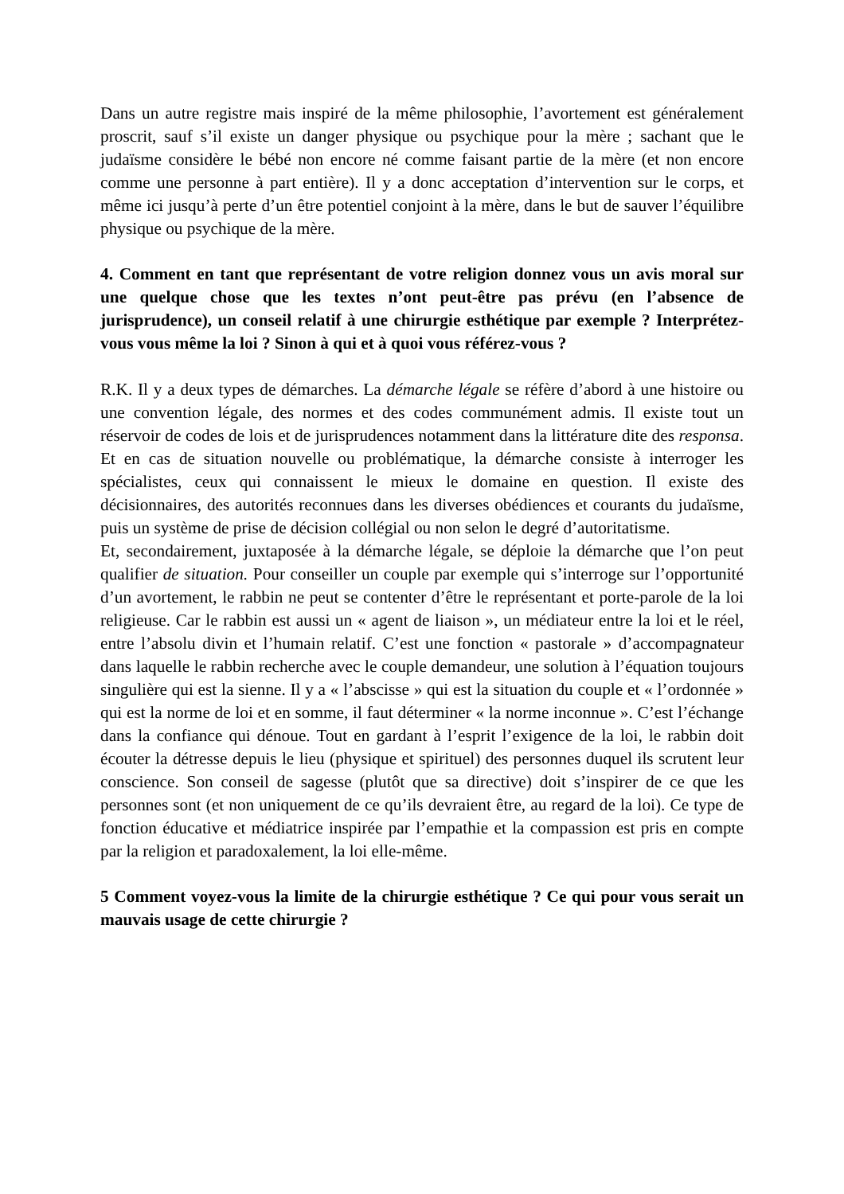Dans un autre registre mais inspiré de la même philosophie, l’avortement est généralement proscrit, sauf s’il existe un danger physique ou psychique pour la mère ; sachant que le judaïsme considère le bébé non encore né comme faisant partie de la mère (et non encore comme une personne à part entière). Il y a donc acceptation d’intervention sur le corps, et même ici jusqu’à perte d’un être potentiel conjoint à la mère, dans le but de sauver l’équilibre physique ou psychique de la mère.
4. Comment en tant que représentant de votre religion donnez vous un avis moral sur une quelque chose que les textes n’ont peut-être pas prévu (en l’absence de jurisprudence), un conseil relatif à une chirurgie esthétique par exemple ? Interprétez-vous vous même la loi ? Sinon à qui et à quoi vous référez-vous ?
R.K. Il y a deux types de démarches. La démarche légale se réfère d’abord à une histoire ou une convention légale, des normes et des codes communément admis. Il existe tout un réservoir de codes de lois et de jurisprudences notamment dans la littérature dite des responsa. Et en cas de situation nouvelle ou problématique, la démarche consiste à interroger les spécialistes, ceux qui connaissent le mieux le domaine en question. Il existe des décisionnaires, des autorités reconnues dans les diverses obédiences et courants du judaïsme, puis un système de prise de décision collégial ou non selon le degré d’autoritatisme.
Et, secondairement, juxtaposée à la démarche légale, se déploie la démarche que l’on peut qualifier de situation. Pour conseiller un couple par exemple qui s’interroge sur l’opportunité d’un avortement, le rabbin ne peut se contenter d’être le représentant et porte-parole de la loi religieuse. Car le rabbin est aussi un « agent de liaison », un médiateur entre la loi et le réel, entre l’absolu divin et l’humain relatif. C’est une fonction « pastorale » d’accompagnateur dans laquelle le rabbin recherche avec le couple demandeur, une solution à l’équation toujours singulière qui est la sienne. Il y a « l’abscisse » qui est la situation du couple et « l’ordonnée » qui est la norme de loi et en somme, il faut déterminer « la norme inconnue ». C’est l’échange dans la confiance qui dénoue. Tout en gardant à l’esprit l’exigence de la loi, le rabbin doit écouter la détresse depuis le lieu (physique et spirituel) des personnes duquel ils scrutent leur conscience. Son conseil de sagesse (plutôt que sa directive) doit s’inspirer de ce que les personnes sont (et non uniquement de ce qu’ils devraient être, au regard de la loi). Ce type de fonction éducative et médiatrice inspirée par l’empathie et la compassion est pris en compte par la religion et paradoxalement, la loi elle-même.
5 Comment voyez-vous la limite de la chirurgie esthétique ? Ce qui pour vous serait un mauvais usage de cette chirurgie ?